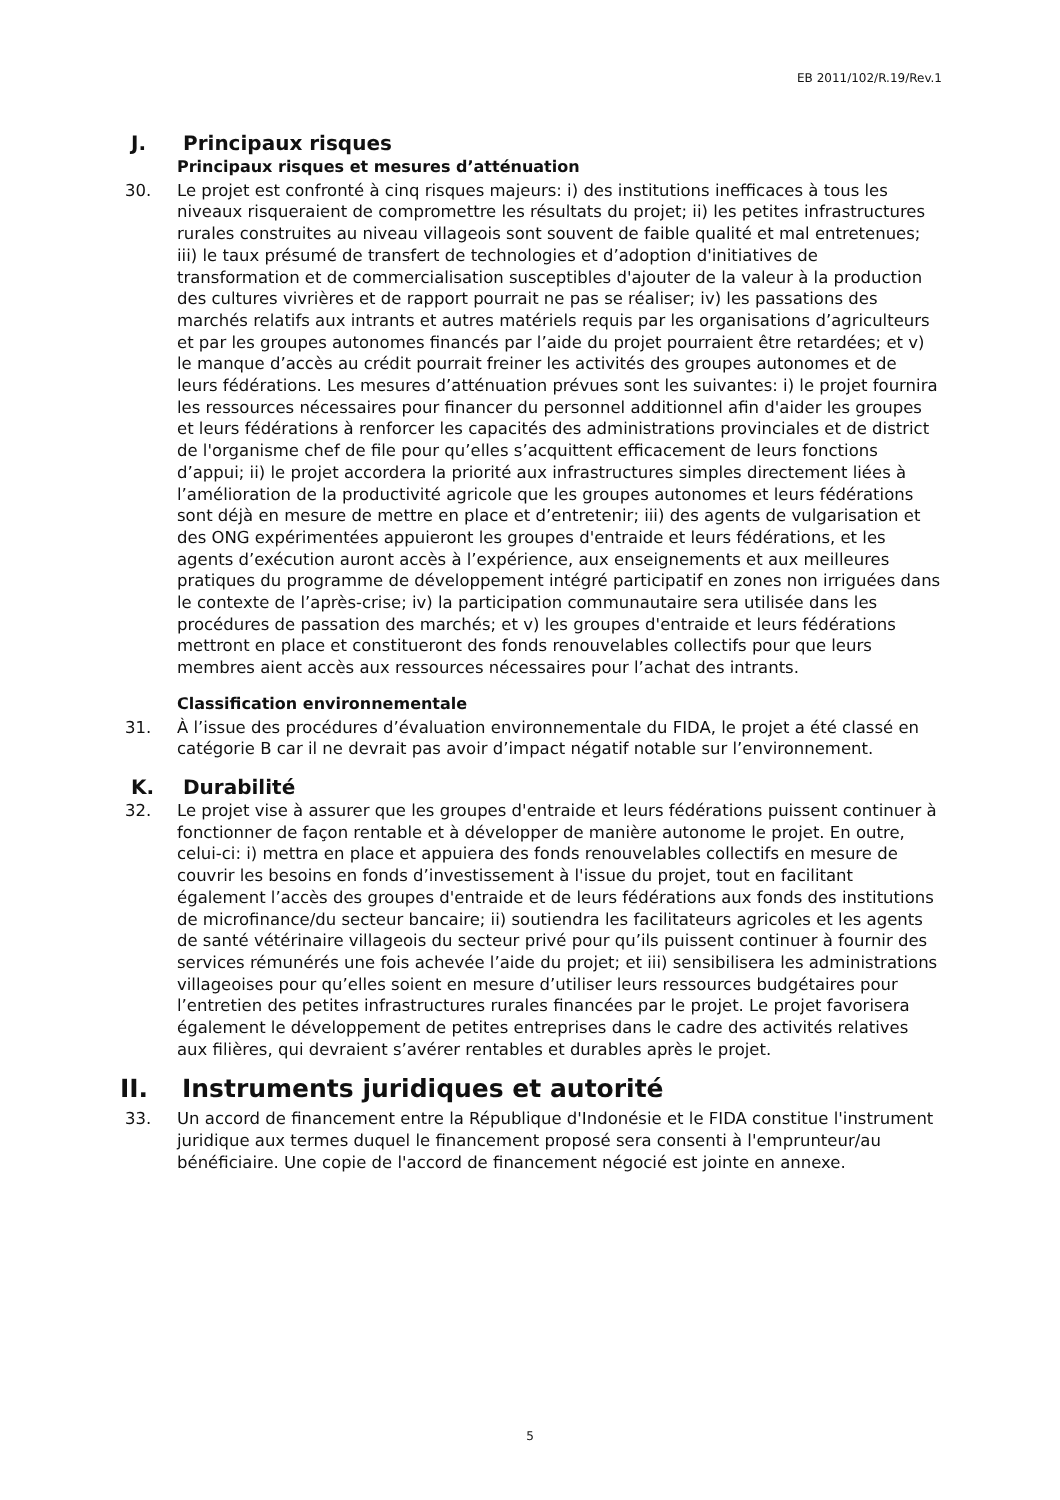EB 2011/102/R.19/Rev.1
J. Principaux risques
Principaux risques et mesures d’atténuation
30. Le projet est confronté à cinq risques majeurs: i) des institutions inefficaces à tous les niveaux risqueraient de compromettre les résultats du projet; ii) les petites infrastructures rurales construites au niveau villageois sont souvent de faible qualité et mal entretenues; iii) le taux présumé de transfert de technologies et d’adoption d'initiatives de transformation et de commercialisation susceptibles d'ajouter de la valeur à la production des cultures vivrières et de rapport pourrait ne pas se réaliser; iv) les passations des marchés relatifs aux intrants et autres matériels requis par les organisations d’agriculteurs et par les groupes autonomes financés par l’aide du projet pourraient être retardées; et v) le manque d’accès au crédit pourrait freiner les activités des groupes autonomes et de leurs fédérations. Les mesures d’atténuation prévues sont les suivantes: i) le projet fournira les ressources nécessaires pour financer du personnel additionnel afin d'aider les groupes et leurs fédérations à renforcer les capacités des administrations provinciales et de district de l'organisme chef de file pour qu’elles s’acquittent efficacement de leurs fonctions d’appui; ii) le projet accordera la priorité aux infrastructures simples directement liées à l’amélioration de la productivité agricole que les groupes autonomes et leurs fédérations sont déjà en mesure de mettre en place et d’entretenir; iii) des agents de vulgarisation et des ONG expérimentées appuieront les groupes d'entraide et leurs fédérations, et les agents d’exécution auront accès à l’expérience, aux enseignements et aux meilleures pratiques du programme de développement intégré participatif en zones non irriguées dans le contexte de l’après-crise; iv) la participation communautaire sera utilisée dans les procédures de passation des marchés; et v) les groupes d'entraide et leurs fédérations mettront en place et constitueront des fonds renouvelables collectifs pour que leurs membres aient accès aux ressources nécessaires pour l’achat des intrants.
Classification environnementale
31. À l’issue des procédures d’évaluation environnementale du FIDA, le projet a été classé en catégorie B car il ne devrait pas avoir d’impact négatif notable sur l’environnement.
K. Durabilité
32. Le projet vise à assurer que les groupes d'entraide et leurs fédérations puissent continuer à fonctionner de façon rentable et à développer de manière autonome le projet. En outre, celui-ci: i) mettra en place et appuiera des fonds renouvelables collectifs en mesure de couvrir les besoins en fonds d’investissement à l'issue du projet, tout en facilitant également l’accès des groupes d'entraide et de leurs fédérations aux fonds des institutions de microfinance/du secteur bancaire; ii) soutiendra les facilitateurs agricoles et les agents de santé vétérinaire villageois du secteur privé pour qu’ils puissent continuer à fournir des services rémunérés une fois achevée l’aide du projet; et iii) sensibilisera les administrations villageoises pour qu’elles soient en mesure d’utiliser leurs ressources budgétaires pour l’entretien des petites infrastructures rurales financées par le projet. Le projet favorisera également le développement de petites entreprises dans le cadre des activités relatives aux filières, qui devraient s’avérer rentables et durables après le projet.
II. Instruments juridiques et autorité
33. Un accord de financement entre la République d'Indonésie et le FIDA constitue l'instrument juridique aux termes duquel le financement proposé sera consenti à l'emprunteur/au bénéficiaire. Une copie de l'accord de financement négocié est jointe en annexe.
5